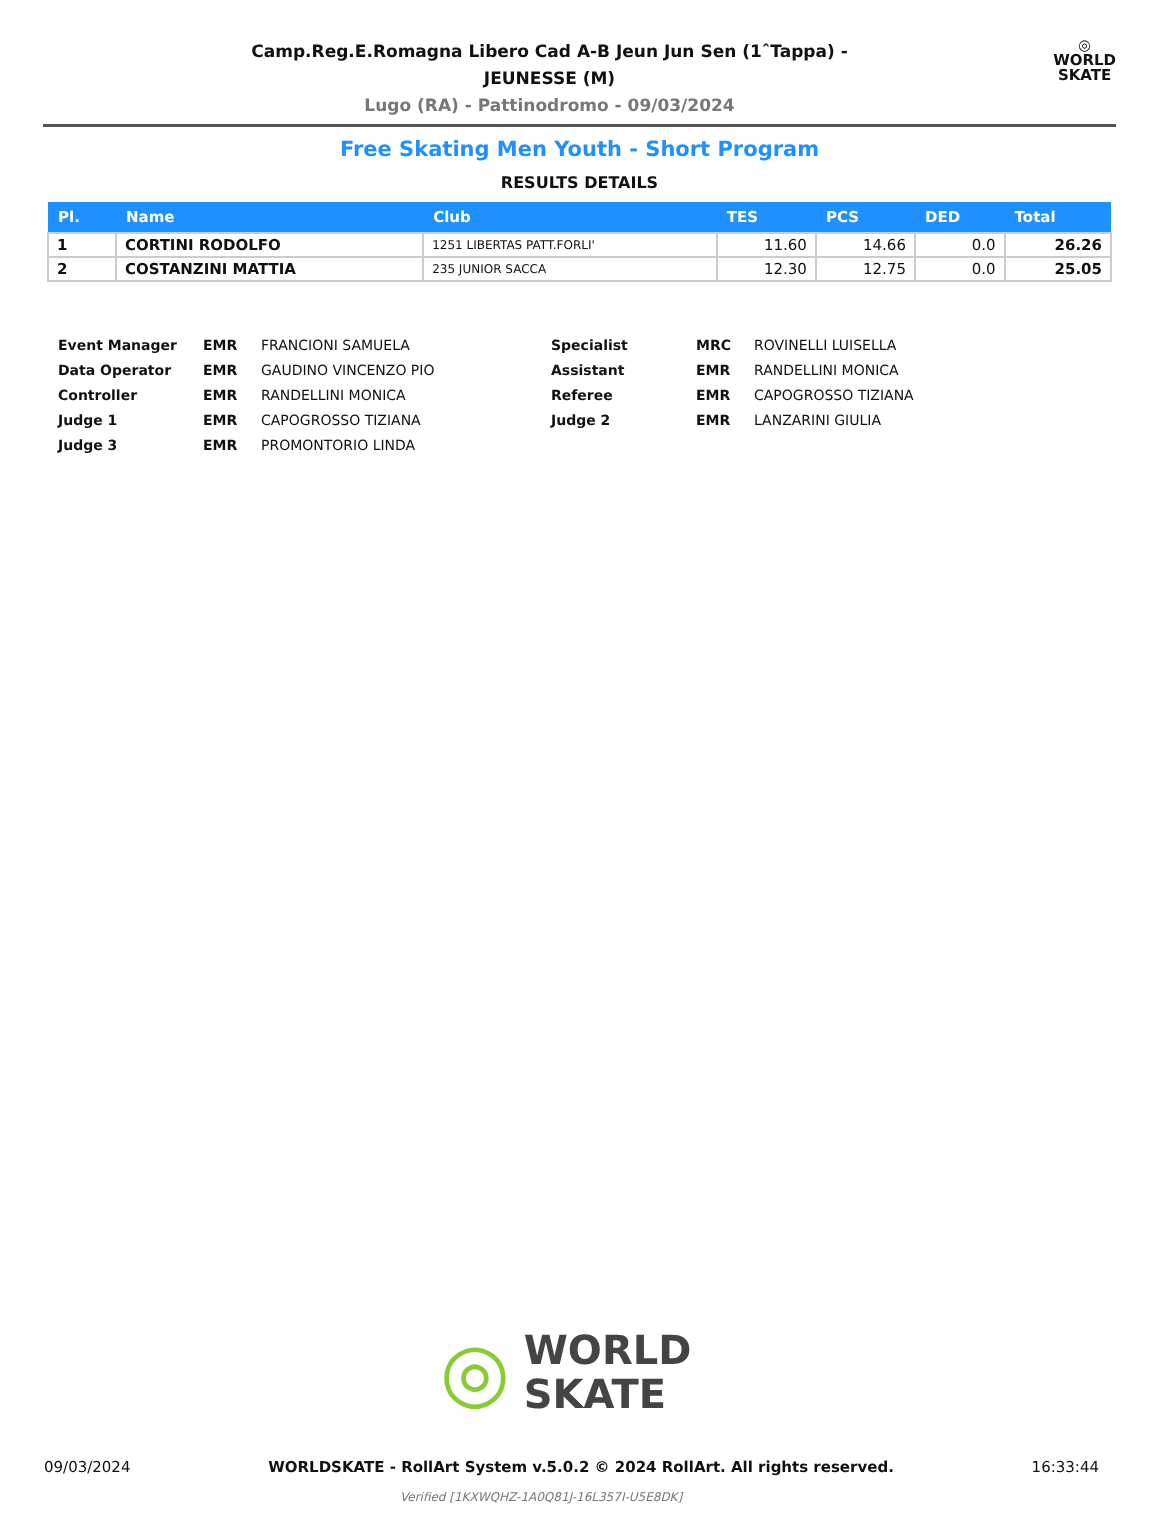Camp.Reg.E.Romagna Libero Cad A-B Jeun Jun Sen (1ˆTappa) -
JEUNESSE (M)
Lugo (RA) - Pattinodromo - 09/03/2024
◎
WORLD
SKATE
Free Skating Men Youth - Short Program
RESULTS DETAILS
| Pl. | Name | Club | TES | PCS | DED | Total |
| --- | --- | --- | --- | --- | --- | --- |
| 1 | CORTINI RODOLFO | 1251 LIBERTAS PATT.FORLI' | 11.60 | 14.66 | 0.0 | 26.26 |
| 2 | COSTANZINI MATTIA | 235 JUNIOR SACCA | 12.30 | 12.75 | 0.0 | 25.05 |
| Event Manager | EMR | FRANCIONI SAMUELA | Specialist | MRC | ROVINELLI LUISELLA |
| Data Operator | EMR | GAUDINO VINCENZO PIO | Assistant | EMR | RANDELLINI MONICA |
| Controller | EMR | RANDELLINI MONICA | Referee | EMR | CAPOGROSSO TIZIANA |
| Judge 1 | EMR | CAPOGROSSO TIZIANA | Judge 2 | EMR | LANZARINI GIULIA |
| Judge 3 | EMR | PROMONTORIO LINDA | | | |
◎ WORLD
SKATE
09/03/2024 WORLDSKATE - RollArt System v.5.0.2 © 2024 RollArt. All rights reserved. 16:33:44
Verified [1KXWQHZ-1A0Q81J-16L357I-U5E8DK]